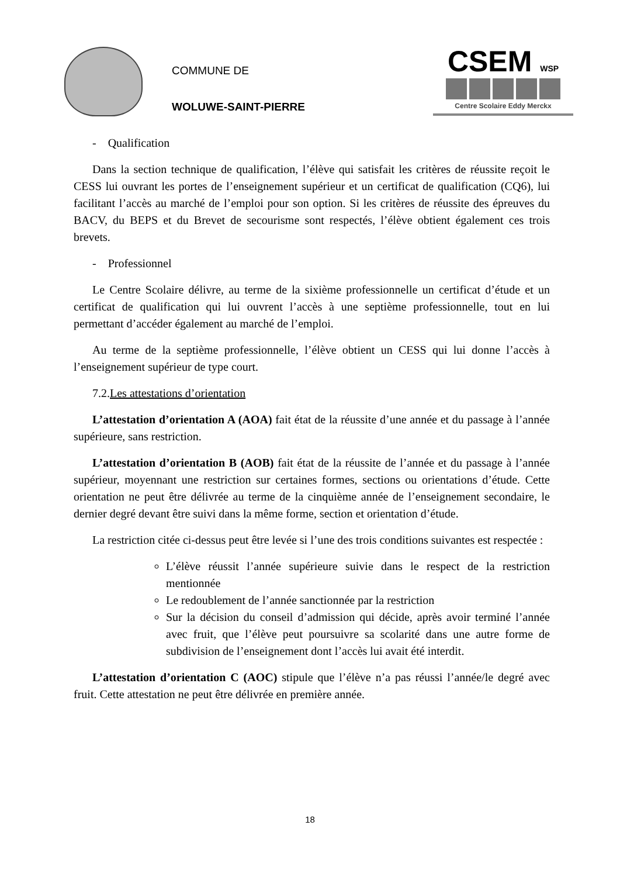COMMUNE DE
WOLUWE-SAINT-PIERRE
CSEM WSP
Centre Scolaire Eddy Merckx
- Qualification
Dans la section technique de qualification, l’élève qui satisfait les critères de réussite reçoit le CESS lui ouvrant les portes de l’enseignement supérieur et un certificat de qualification (CQ6), lui facilitant l’accès au marché de l’emploi pour son option. Si les critères de réussite des épreuves du BACV, du BEPS et du Brevet de secourisme sont respectés, l’élève obtient également ces trois brevets.
- Professionnel
Le Centre Scolaire délivre, au terme de la sixième professionnelle un certificat d’étude et un certificat de qualification qui lui ouvrent l’accès à une septième professionnelle, tout en lui permettant d’accéder également au marché de l’emploi.
Au terme de la septième professionnelle, l’élève obtient un CESS qui lui donne l’accès à l’enseignement supérieur de type court.
7.2.Les attestations d’orientation
L’attestation d’orientation A (AOA) fait état de la réussite d’une année et du passage à l’année supérieure, sans restriction.
L’attestation d’orientation B (AOB) fait état de la réussite de l’année et du passage à l’année supérieur, moyennant une restriction sur certaines formes, sections ou orientations d’étude. Cette orientation ne peut être délivrée au terme de la cinquième année de l’enseignement secondaire, le dernier degré devant être suivi dans la même forme, section et orientation d’étude.
La restriction citée ci-dessus peut être levée si l’une des trois conditions suivantes est respectée :
L’élève réussit l’année supérieure suivie dans le respect de la restriction mentionnée
Le redoublement de l’année sanctionnée par la restriction
Sur la décision du conseil d’admission qui décide, après avoir terminé l’année avec fruit, que l’élève peut poursuivre sa scolarité dans une autre forme de subdivision de l’enseignement dont l’accès lui avait été interdit.
L’attestation d’orientation C (AOC) stipule que l’élève n’a pas réussi l’année/le degré avec fruit. Cette attestation ne peut être délivrée en première année.
18